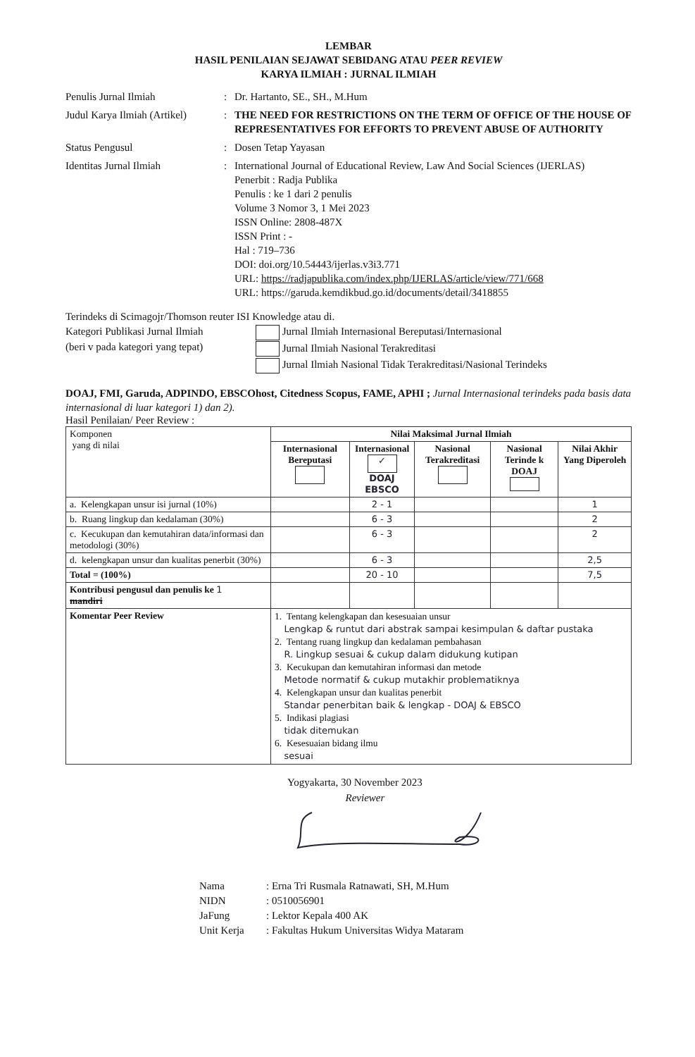LEMBAR
HASIL PENILAIAN SEJAWAT SEBIDANG ATAU PEER REVIEW
KARYA ILMIAH : JURNAL ILMIAH
Penulis Jurnal Ilmiah : Dr. Hartanto, SE., SH., M.Hum
Judul Karya Ilmiah (Artikel)
: THE NEED FOR RESTRICTIONS ON THE TERM OF OFFICE OF THE HOUSE OF REPRESENTATIVES FOR EFFORTS TO PREVENT ABUSE OF AUTHORITY
Status Pengusul : Dosen Tetap Yayasan
Identitas Jurnal Ilmiah : International Journal of Educational Review, Law And Social Sciences (IJERLAS)
Penerbit : Radja Publika
Penulis : ke 1 dari 2 penulis
Volume 3 Nomor 3, 1 Mei 2023
ISSN Online: 2808-487X
ISSN Print : -
Hal : 719–736
DOI: doi.org/10.54443/ijerlas.v3i3.771
URL: https://radjapublika.com/index.php/IJERLAS/article/view/771/668
URL: https://garuda.kemdikbud.go.id/documents/detail/3418855
Terindeks di Scimagojr/Thomson reuter ISI Knowledge atau di.
Kategori Publikasi Jurnal Ilmiah
(beri v pada kategori yang tepat)
Jurnal Ilmiah Internasional Bereputasi/Internasional
Jurnal Ilmiah Nasional Terakreditasi
Jurnal Ilmiah Nasional Tidak Terakreditasi/Nasional Terindeks
DOAJ, FMI, Garuda, ADPINDO, EBSCOhost, Citedness Scopus, FAME, APHI ; Jurnal Internasional terindeks pada basis data internasional di luar kategori 1) dan 2).
Hasil Penilaian/ Peer Review :
| Komponen yang di nilai | Nilai Maksimal Jurnal Ilmiah | | | | |
| | Internasional Bereputasi | Internasional ✓ DOAJ EBSCO | Nasional Terakreditasi | Nasional Terinde k DOAJ | Nilai Akhir Yang Diperoleh |
| a. Kelengkapan unsur isi jurnal (10%) | | 2 - 1 | | | 1 |
| b. Ruang lingkup dan kedalaman (30%) | | 6 - 3 | | | 2 |
| c. Kecukupan dan kemutahiran data/informasi dan metodologi (30%) | | 6 - 3 | | | 2 |
| d. kelengkapan unsur dan kualitas penerbit (30%) | | 6 - 3 | | | 2,5 |
| Total = (100%) | | 20 - 10 | | | 7,5 |
| Kontribusi pengusul dan penulis ke 1 mandiri | | | | | |
| Komentar Peer Review | 1. Tentang kelengkapan dan kesesuaian unsur Lengkap & runtut dari abstrak sampai kesimpulan & daftar pustaka 2. Tentang ruang lingkup dan kedalaman pembahasan R. Lingkup sesuai & cukup dalam didukung kutipan 3. Kecukupan dan kemutahiran informasi dan metode Metode normatif & cukup mutakhir problematiknya 4. Kelengkapan unsur dan kualitas penerbit Standar penerbitan baik & lengkap - DOAJ & EBSCO 5. Indikasi plagiasi tidak ditemukan 6. Kesesuaian bidang ilmu sesuai | | | | |
Yogyakarta, 30 November 2023
Reviewer
Nama: Erna Tri Rusmala Ratnawati, SH, M.Hum
NIDN: 0510056901
JaFung: Lektor Kepala 400 AK
Unit Kerja: Fakultas Hukum Universitas Widya Mataram